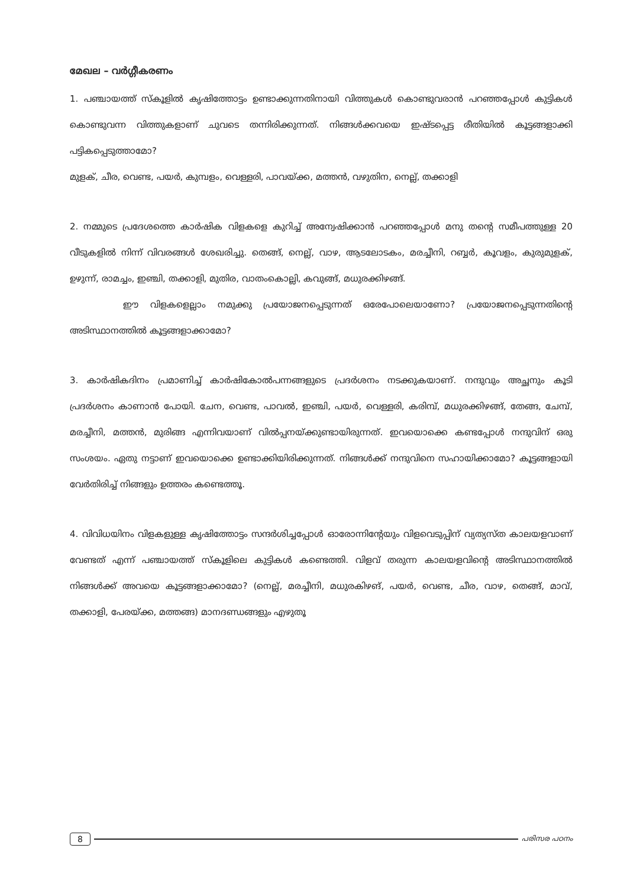മേഖല – വർഗ്ഗീകരണം
1. പഞ്ചായത്ത് സ്കൂളിൽ കൃഷിത്തോട്ടം ഉണ്ടാക്കുന്നതിനായി വിത്തുകൾ കൊണ്ടുവരാൻ പറഞ്ഞപ്പോൾ കുട്ടികൾ കൊണ്ടുവന്ന വിത്തുകളാണ് ചുവടെ തന്നിരിക്കുന്നത്. നിങ്ങൾക്കവയെ ഇഷ്ടപ്പെട്ട രീതിയിൽ കൂട്ടങ്ങളാക്കി പട്ടികപ്പെടുത്താമോ?
മുളക്, ചീര, വെണ്ട, പയർ, കുമ്പളം, വെള്ളരി, പാവയ്ക്ക, മത്തൻ, വഴുതിന, നെല്ല്, തക്കാളി
2. നമ്മുടെ പ്രദേശത്തെ കാർഷിക വിളകളെ കുറിച്ച് അന്വേഷിക്കാൻ പറഞ്ഞപ്പോൾ മനു തന്റെ സമീപത്തുള്ള 20 വീടുകളിൽ നിന്ന് വിവരങ്ങൾ ശേഖരിച്ചു. തെങ്ങ്, നെല്ല്, വാഴ, ആടലോടകം, മരച്ചീനി, റബ്ബർ, കൂവളം, കുരുമുളക്, ഉഴുന്ന്, രാമച്ചം, ഇഞ്ചി, തക്കാളി, മുതിര, വാതംകൊല്ലി, കവുങ്ങ്, മധുരക്കിഴങ്ങ്.
ഈ വിളകളെല്ലാം നമുക്കു പ്രയോജനപ്പെടുന്നത് ഒരേപോലെയാണോ? പ്രയോജനപ്പെടുന്നതിന്റെ അടിസ്ഥാനത്തിൽ കൂട്ടങ്ങളാക്കാമോ?
3. കാർഷികദിനം പ്രമാണിച്ച് കാർഷികോൽപന്നങ്ങളുടെ പ്രദർശനം നടക്കുകയാണ്. നന്ദുവും അച്ഛനും കൂടി പ്രദർശനം കാണാൻ പോയി. ചേന, വെണ്ട, പാവൽ, ഇഞ്ചി, പയർ, വെള്ളരി, കരിമ്പ്, മധുരക്കിഴങ്ങ്, തേങ്ങ, ചേമ്പ്, മരച്ചീനി, മത്തൻ, മുരിങ്ങ എന്നിവയാണ് വിൽപ്പനയ്ക്കുണ്ടായിരുന്നത്. ഇവയൊക്കെ കണ്ടപ്പോൾ നന്ദുവിന് ഒരു സംശയം. ഏതു നട്ടാണ് ഇവയൊക്കെ ഉണ്ടാക്കിയിരിക്കുന്നത്. നിങ്ങൾക്ക് നന്ദുവിനെ സഹായിക്കാമോ? കൂട്ടങ്ങളായി വേർതിരിച്ച് നിങ്ങളും ഉത്തരം കണ്ടെത്തൂ.
4. വിവിധയിനം വിളകളുള്ള കൃഷിത്തോട്ടം സന്ദർശിച്ചപ്പോൾ ഓരോന്നിന്റേയും വിളവെടുപ്പിന് വ്യത്യസ്ത കാലയളവാണ് വേണ്ടത് എന്ന് പഞ്ചായത്ത് സ്കൂളിലെ കുട്ടികൾ കണ്ടെത്തി. വിളവ് തരുന്ന കാലയളവിന്റെ അടിസ്ഥാനത്തിൽ നിങ്ങൾക്ക് അവയെ കൂട്ടങ്ങളാക്കാമോ? (നെല്ല്, മരച്ചീനി, മധുരകിഴങ്, പയർ, വെണ്ട, ചീര, വാഴ, തെങ്ങ്, മാവ്, തക്കാളി, പേരയ്ക്ക, മത്തങ്ങ) മാനദണ്ഡങ്ങളും എഴുതൂ
8 പരിസര പഠനം